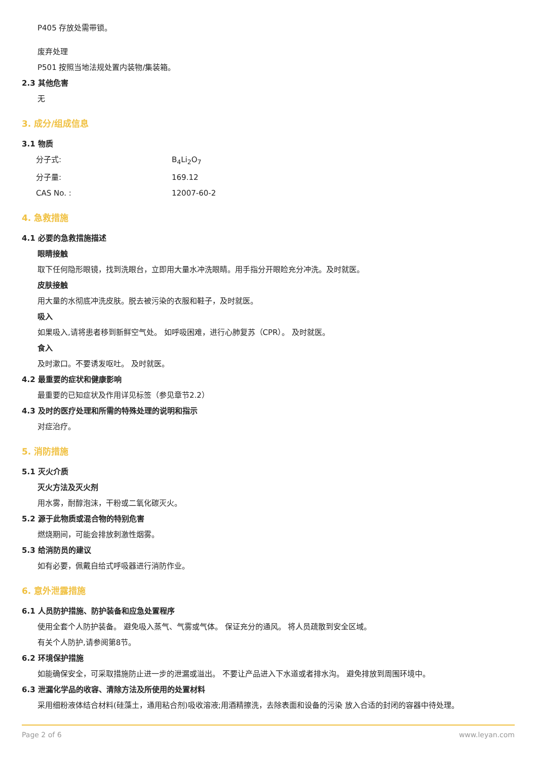P405 存放处需带锁。
废弃处理
P501 按照当地法规处置内装物/集装箱。
2.3 其他危害
无
3. 成分/组成信息
3.1 物质
分子式: B<sub>4</sub>Li<sub>2</sub>O<sub>7</sub>
分子量: 169.12
CAS No. : 12007-60-2
4. 急救措施
4.1 必要的急救措施描述
眼睛接触
取下任何隐形眼镜，找到洗眼台，立即用大量水冲洗眼睛。用手指分开眼睑充分冲洗。及时就医。
皮肤接触
用大量的水彻底冲洗皮肤。脱去被污染的衣服和鞋子，及时就医。
吸入
如果吸入,请将患者移到新鲜空气处。 如呼吸困难，进行心肺复苏（CPR）。 及时就医。
食入
及时漱口。不要诱发呕吐。 及时就医。
4.2 最重要的症状和健康影响
最重要的已知症状及作用详见标签（参见章节2.2）
4.3 及时的医疗处理和所需的特殊处理的说明和指示
对症治疗。
5. 消防措施
5.1 灭火介质
灭火方法及灭火剂
用水雾，耐醇泡沫，干粉或二氧化碳灭火。
5.2 源于此物质或混合物的特别危害
燃烧期间，可能会排放刺激性烟雾。
5.3 给消防员的建议
如有必要，佩戴自给式呼吸器进行消防作业。
6. 意外泄露措施
6.1 人员防护措施、防护装备和应急处置程序
使用全套个人防护装备。 避免吸入蒸气、气雾或气体。 保证充分的通风。 将人员疏散到安全区域。
有关个人防护,请参阅第8节。
6.2 环境保护措施
如能确保安全，可采取措施防止进一步的泄漏或溢出。 不要让产品进入下水道或者排水沟。 避免排放到周围环境中。
6.3 泄漏化学品的收容、清除方法及所使用的处置材料
采用细粉液体结合材料(硅藻土，通用粘合剂)吸收溶液;用酒精擦洗，去除表面和设备的污染 放入合适的封闭的容器中待处理。
Page 2 of 6 www.leyan.com